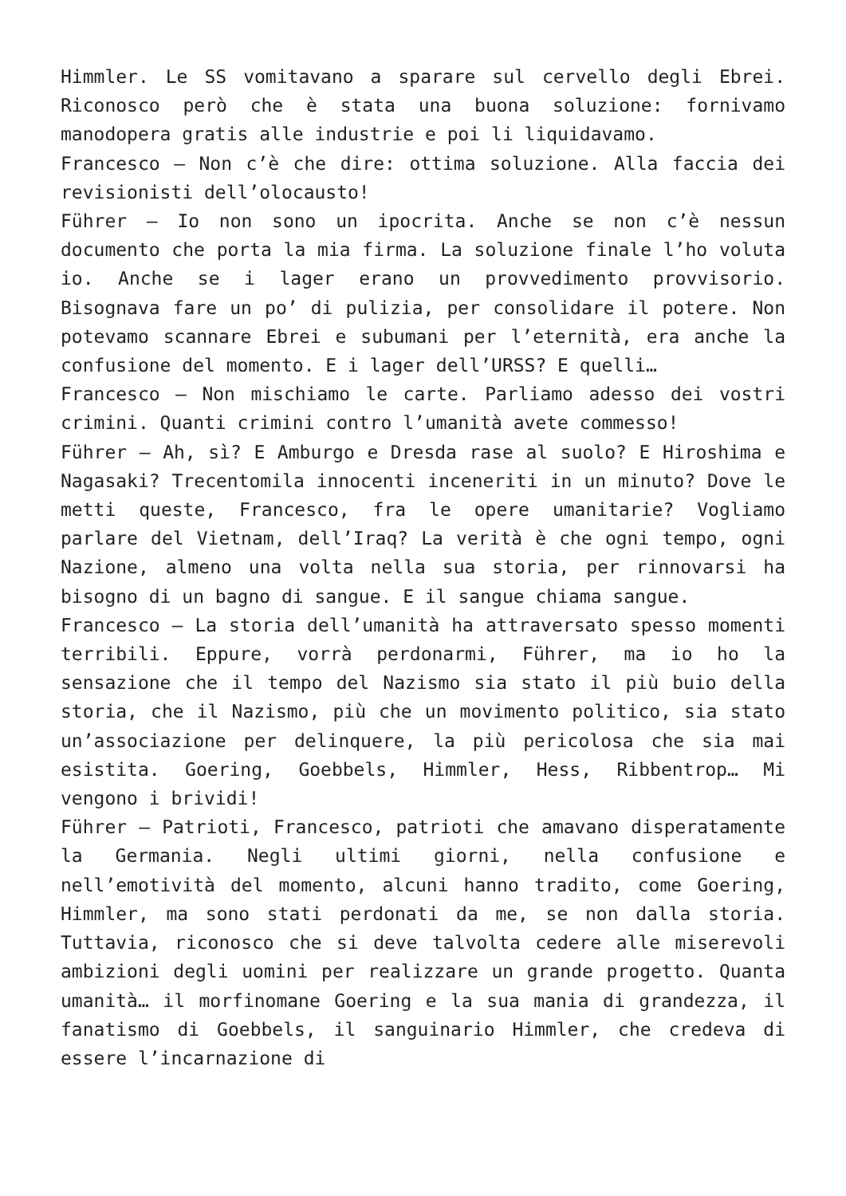Himmler. Le SS vomitavano a sparare sul cervello degli Ebrei. Riconosco però che è stata una buona soluzione: fornivamo manodopera gratis alle industrie e poi li liquidavamo.
Francesco – Non c’è che dire: ottima soluzione. Alla faccia dei revisionisti dell’olocausto!
Führer – Io non sono un ipocrita. Anche se non c’è nessun documento che porta la mia firma. La soluzione finale l’ho voluta io. Anche se i lager erano un provvedimento provvisorio. Bisognava fare un po’ di pulizia, per consolidare il potere. Non potevamo scannare Ebrei e subumani per l’eternità, era anche la confusione del momento. E i lager dell’URSS? E quelli…
Francesco – Non mischiamo le carte. Parliamo adesso dei vostri crimini. Quanti crimini contro l’umanità avete commesso!
Führer – Ah, sì? E Amburgo e Dresda rase al suolo? E Hiroshima e Nagasaki? Trecentomila innocenti inceneriti in un minuto? Dove le metti queste, Francesco, fra le opere umanitarie? Vogliamo parlare del Vietnam, dell’Iraq? La verità è che ogni tempo, ogni Nazione, almeno una volta nella sua storia, per rinnovarsi ha bisogno di un bagno di sangue. E il sangue chiama sangue.
Francesco – La storia dell’umanità ha attraversato spesso momenti terribili. Eppure, vorrà perdonarmi, Führer, ma io ho la sensazione che il tempo del Nazismo sia stato il più buio della storia, che il Nazismo, più che un movimento politico, sia stato un’associazione per delinquere, la più pericolosa che sia mai esistita. Goering, Goebbels, Himmler, Hess, Ribbentrop… Mi vengono i brividi!
Führer – Patrioti, Francesco, patrioti che amavano disperatamente la Germania. Negli ultimi giorni, nella confusione e nell’emotività del momento, alcuni hanno tradito, come Goering, Himmler, ma sono stati perdonati da me, se non dalla storia. Tuttavia, riconosco che si deve talvolta cedere alle miserevoli ambizioni degli uomini per realizzare un grande progetto. Quanta umanità… il morfinomane Goering e la sua mania di grandezza, il fanatismo di Goebbels, il sanguinario Himmler, che credeva di essere l’incarnazione di